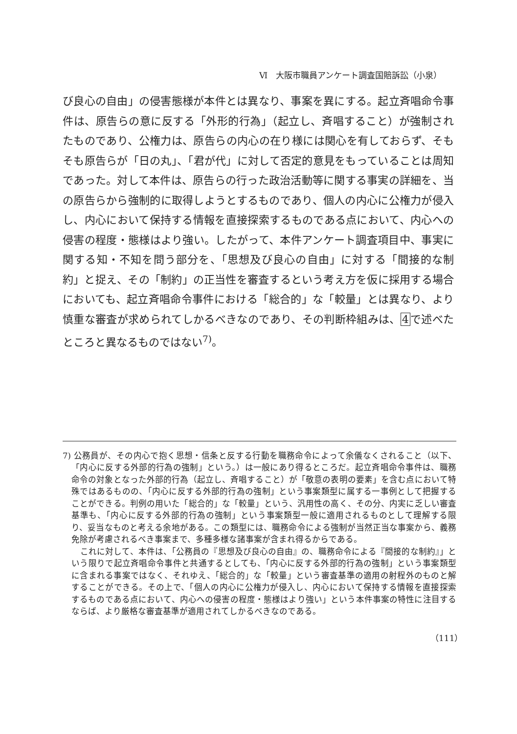Ⅵ　大阪市職員アンケート調査国賠訴訟（小泉）
び良心の自由」の侵害態様が本件とは異なり、事案を異にする。起立斉唱命令事件は、原告らの意に反する「外形的行為」（起立し、斉唱すること）が強制されたものであり、公権力は、原告らの内心の在り様には関心を有しておらず、そもそも原告らが「日の丸」、「君が代」に対して否定的意見をもっていることは周知であった。対して本件は、原告らの行った政治活動等に関する事実の詳細を、当の原告らから強制的に取得しようとするものであり、個人の内心に公権力が侵入し、内心において保持する情報を直接探索するものである点において、内心への侵害の程度・態様はより強い。したがって、本件アンケート調査項目中、事実に関する知・不知を問う部分を、「思想及び良心の自由」に対する「間接的な制約」と捉え、その「制約」の正当性を審査するという考え方を仮に採用する場合においても、起立斉唱命令事件における「総合的」な「較量」とは異なり、より慎重な審査が求められてしかるべきなのであり、その判断枠組みは、4で述べたところと異なるものではない<sup>7)</sup>。
7) 公務員が、その内心で抱く思想・信条と反する行動を職務命令によって余儀なくされること（以下、「内心に反する外部的行為の強制」という。）は一般にあり得るところだ。起立斉唱命令事件は、職務命令の対象となった外部的行為（起立し、斉唱すること）が「敬意の表明の要素」を含む点において特殊ではあるものの、「内心に反する外部的行為の強制」という事案類型に属する一事例として把握することができる。判例の用いた「総合的」な「較量」という、汎用性の高く、その分、内実に乏しい審査基準も、「内心に反する外部的行為の強制」という事案類型一般に適用されるものとして理解する限り、妥当なものと考える余地がある。この類型には、職務命令による強制が当然正当な事案から、義務免除が考慮されるべき事案まで、多種多様な諸事案が含まれ得るからである。
これに対して、本件は、「公務員の『思想及び良心の自由』の、職務命令による『間接的な制約』」という限りで起立斉唱命令事件と共通するとしても、「内心に反する外部的行為の強制」という事案類型に含まれる事案ではなく、それゆえ、「総合的」な「較量」という審査基準の適用の射程外のものと解することができる。その上で、「個人の内心に公権力が侵入し、内心において保持する情報を直接探索するものである点において、内心への侵害の程度・態様はより強い」という本件事案の特性に注目するならば、より厳格な審査基準が適用されてしかるべきなのである。
（111）